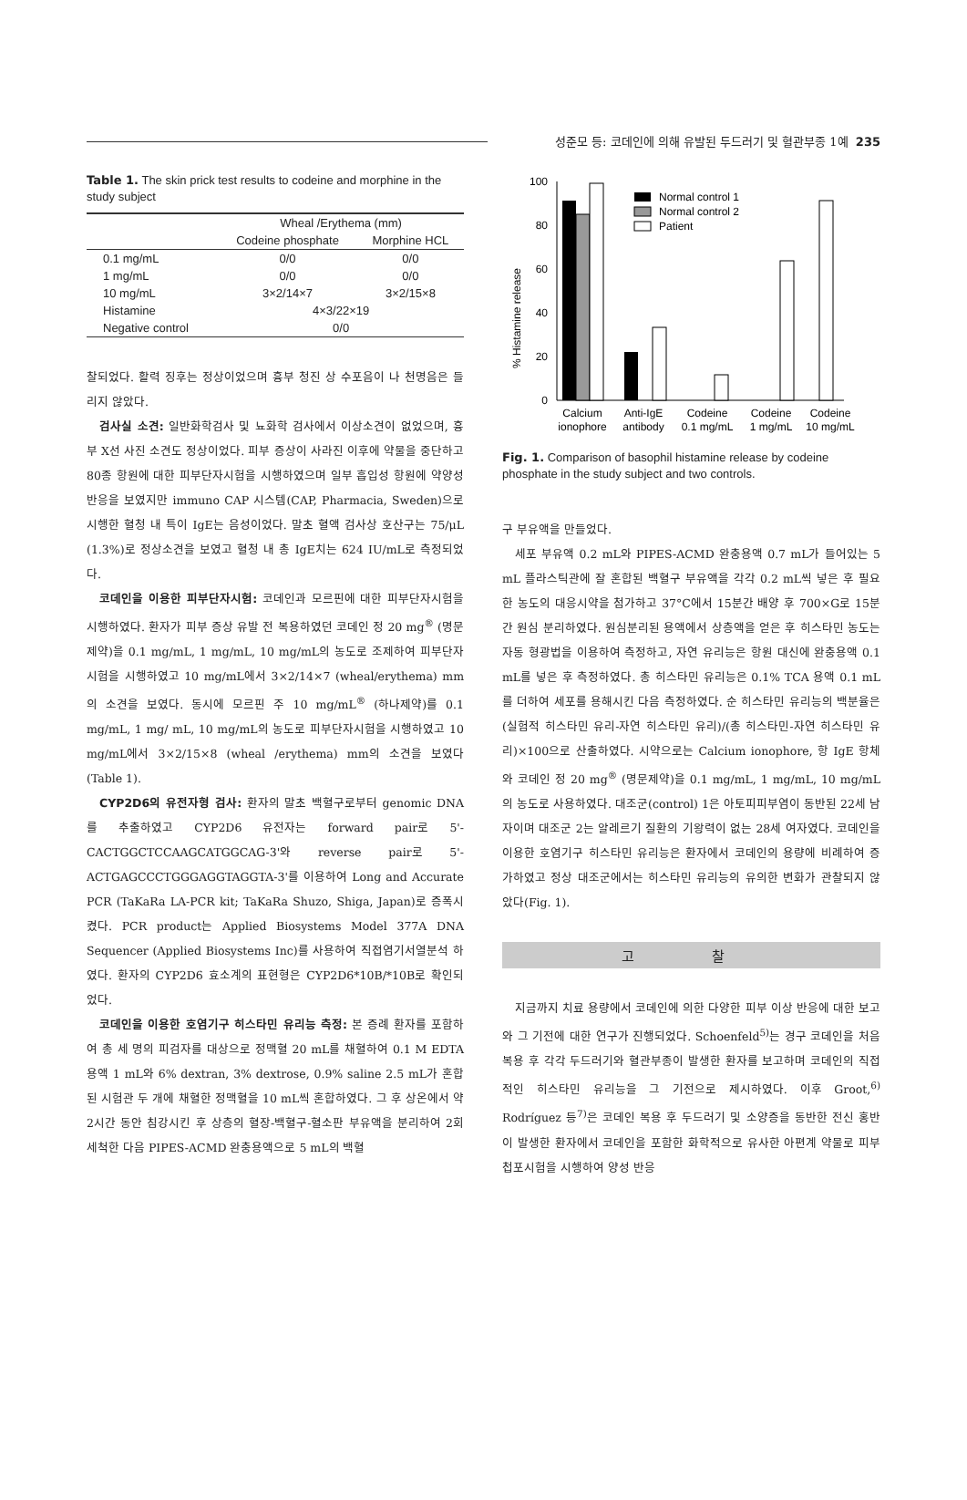성준모 등: 코데인에 의해 유발된 두드러기 및 혈관부종 1예 235
Table 1. The skin prick test results to codeine and morphine in the study subject
| | Wheal /Erythema (mm) | |
| --- | --- | --- |
| | Codeine phosphate | Morphine HCL |
| 0.1 mg/mL | 0/0 | 0/0 |
| 1 mg/mL | 0/0 | 0/0 |
| 10 mg/mL | 3×2/14×7 | 3×2/15×8 |
| Histamine | 4×3/22×19 | |
| Negative control | 0/0 | |
찰되었다. 활력 징후는 정상이었으며 흉부 청진 상 수포음이 나 천명음은 들리지 않았다.
검사실 소견: 일반화학검사 및 뇨화학 검사에서 이상소견이 없었으며, 흉부 X선 사진 소견도 정상이었다. 피부 증상이 사라진 이후에 약물을 중단하고 80종 항원에 대한 피부단자시험을 시행하였으며 일부 흡입성 항원에 약양성 반응을 보였지만 immuno CAP 시스템(CAP, Pharmacia, Sweden)으로 시행한 혈청 내 특이 IgE는 음성이었다. 말초 혈액 검사상 호산구는 75/μL (1.3%)로 정상소견을 보였고 혈청 내 총 IgE치는 624 IU/mL로 측정되었다.
코데인을 이용한 피부단자시험: 코데인과 모르핀에 대한 피부단자시험을 시행하였다. 환자가 피부 증상 유발 전 복용하였던 코데인 정 20 mg<sup>®</sup> (명문제약)을 0.1 mg/mL, 1 mg/mL, 10 mg/mL의 농도로 조제하여 피부단자시험을 시행하였고 10 mg/mL에서 3×2/14×7 (wheal/erythema) mm의 소견을 보였다. 동시에 모르핀 주 10 mg/mL<sup>®</sup> (하나제약)를 0.1 mg/mL, 1 mg/ mL, 10 mg/mL의 농도로 피부단자시험을 시행하였고 10 mg/mL에서 3×2/15×8 (wheal /erythema) mm의 소견을 보였다(Table 1).
CYP2D6의 유전자형 검사: 환자의 말초 백혈구로부터 genomic DNA를 추출하였고 CYP2D6 유전자는 forward pair로 5'-CACTGGCTCCAAGCATGGCAG-3'와 reverse pair로 5'-ACTGAGCCCTGGGAGGTAGGTA-3'를 이용하여 Long and Accurate PCR (TaKaRa LA-PCR kit; TaKaRa Shuzo, Shiga, Japan)로 증폭시켰다. PCR product는 Applied Biosystems Model 377A DNA Sequencer (Applied Biosystems Inc)를 사용하여 직접염기서열분석 하였다. 환자의 CYP2D6 효소계의 표현형은 CYP2D6*10B/*10B로 확인되었다.
코데인을 이용한 호염기구 히스타민 유리능 측정: 본 증례 환자를 포함하여 총 세 명의 피검자를 대상으로 정맥혈 20 mL를 채혈하여 0.1 M EDTA용액 1 mL와 6% dextran, 3% dextrose, 0.9% saline 2.5 mL가 혼합된 시험관 두 개에 채혈한 정맥혈을 10 mL씩 혼합하였다. 그 후 상온에서 약 2시간 동안 침강시킨 후 상층의 혈장-백혈구-혈소판 부유액을 분리하여 2회 세척한 다음 PIPES-ACMD 완충용액으로 5 mL의 백혈
% Histamine release
100
80
60
40
20
0
Normal control 1
Normal control 2
Patient
Calcium
ionophore
Anti-IgE
antibody
Codeine
0.1 mg/mL
Codeine
1 mg/mL
Codeine
10 mg/mL
Fig. 1. Comparison of basophil histamine release by codeine phosphate in the study subject and two controls.
구 부유액을 만들었다.
세포 부유액 0.2 mL와 PIPES-ACMD 완충용액 0.7 mL가 들어있는 5 mL 플라스틱관에 잘 혼합된 백혈구 부유액을 각각 0.2 mL씩 넣은 후 필요한 농도의 대응시약을 첨가하고 37°C에서 15분간 배양 후 700×G로 15분간 원심 분리하였다. 원심분리된 용액에서 상층액을 얻은 후 히스타민 농도는 자동 형광법을 이용하여 측정하고, 자연 유리능은 항원 대신에 완충용액 0.1 mL를 넣은 후 측정하였다. 총 히스타민 유리능은 0.1% TCA 용액 0.1 mL를 더하여 세포를 용해시킨 다음 측정하였다. 순 히스타민 유리능의 백분율은(실험적 히스타민 유리-자연 히스타민 유리)/(총 히스타민-자연 히스타민 유리)×100으로 산출하였다. 시약으로는 Calcium ionophore, 항 IgE 항체와 코데인 정 20 mg<sup>®</sup> (명문제약)을 0.1 mg/mL, 1 mg/mL, 10 mg/mL의 농도로 사용하였다. 대조군(control) 1은 아토피피부염이 동반된 22세 남자이며 대조군 2는 알레르기 질환의 기왕력이 없는 28세 여자였다. 코데인을 이용한 호염기구 히스타민 유리능은 환자에서 코데인의 용량에 비례하여 증가하였고 정상 대조군에서는 히스타민 유리능의 유의한 변화가 관찰되지 않았다(Fig. 1).
고 찰
지금까지 치료 용량에서 코데인에 의한 다양한 피부 이상 반응에 대한 보고와 그 기전에 대한 연구가 진행되었다. Schoenfeld<sup>5)</sup>는 경구 코데인을 처음 복용 후 각각 두드러기와 혈관부종이 발생한 환자를 보고하며 코데인의 직접적인 히스타민 유리능을 그 기전으로 제시하였다. 이후 Groot,<sup>6)</sup> Rodríguez 등<sup>7)</sup>은 코데인 복용 후 두드러기 및 소양증을 동반한 전신 홍반이 발생한 환자에서 코데인을 포함한 화학적으로 유사한 아편계 약물로 피부첩포시험을 시행하여 양성 반응